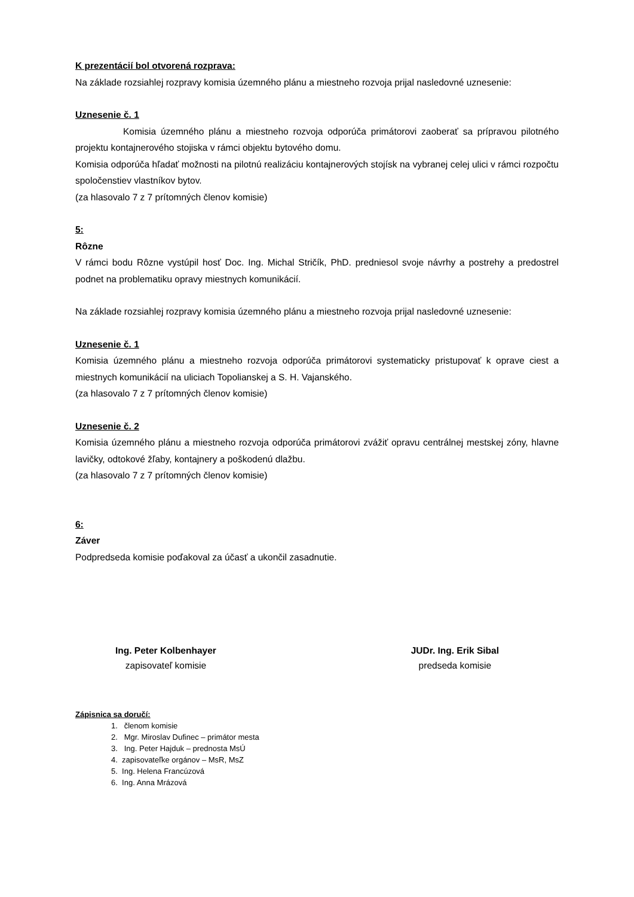K prezentácií bol otvorená rozprava:
Na základe rozsiahlej rozpravy komisia územného plánu a miestneho rozvoja prijal nasledovné uznesenie:
Uznesenie č. 1
Komisia územného plánu a miestneho rozvoja odporúča primátorovi zaoberať sa prípravou pilotného projektu kontajnerového stojiska v rámci objektu bytového domu.
Komisia odporúča hľadať možnosti na pilotnú realizáciu kontajnerových stojísk na vybranej celej ulici v rámci rozpočtu spoločenstiev vlastníkov bytov.
(za hlasovalo 7 z 7 prítomných členov komisie)
5:
Rôzne
V rámci bodu Rôzne vystúpil hosť Doc. Ing. Michal Stričík, PhD. predniesol svoje návrhy a postrehy a predostrel podnet na problematiku opravy miestnych komunikácií.
Na základe rozsiahlej rozpravy komisia územného plánu a miestneho rozvoja prijal nasledovné uznesenie:
Uznesenie č. 1
Komisia územného plánu a miestneho rozvoja odporúča primátorovi systematicky pristupovať k oprave ciest a miestnych komunikácií na uliciach Topolianskej a S. H. Vajanského.
(za hlasovalo 7 z 7 prítomných členov komisie)
Uznesenie č. 2
Komisia územného plánu a miestneho rozvoja odporúča primátorovi zvážiť opravu centrálnej mestskej zóny, hlavne lavičky, odtokové žľaby, kontajnery a poškodenú dlažbu.
(za hlasovalo 7 z 7 prítomných členov komisie)
6:
Záver
Podpredseda komisie poďakoval za účasť a ukončil zasadnutie.
Ing. Peter Kolbenhayer
zapisovateľ komisie
JUDr. Ing. Erik Sibal
predseda komisie
Zápisnica sa doručí:
1. členom komisie
2. Mgr. Miroslav Dufinec – primátor mesta
3. Ing. Peter Hajduk – prednosta MsÚ
4. zapisovateľke orgánov – MsR, MsZ
5. Ing. Helena Francúzová
6. Ing. Anna Mrázová